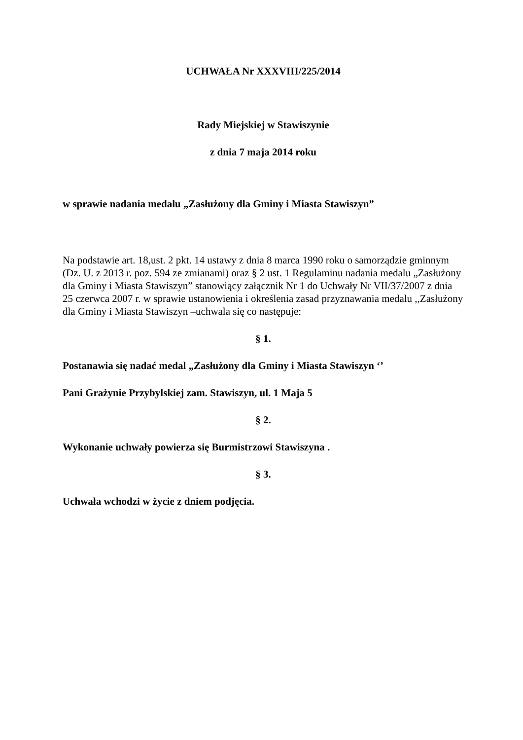UCHWAŁA Nr XXXVIII/225/2014
Rady Miejskiej w Stawiszynie
z dnia 7 maja 2014 roku
w sprawie nadania medalu „Zasłużony dla Gminy i Miasta Stawiszyn”
Na podstawie art. 18,ust. 2 pkt. 14 ustawy z dnia 8 marca 1990 roku o samorządzie gminnym (Dz. U. z 2013 r. poz. 594 ze zmianami) oraz § 2 ust. 1 Regulaminu nadania medalu „Zasłużony dla Gminy i Miasta Stawiszyn” stanowiący załącznik Nr 1 do Uchwały Nr VII/37/2007 z dnia 25 czerwca 2007 r. w sprawie ustanowienia i określenia zasad przyznawania medalu ,,Zasłużony dla Gminy i Miasta Stawiszyn –uchwala się co następuje:
§ 1.
Postanawia się nadać medal „Zasłużony dla Gminy i Miasta Stawiszyn ‘’
Pani Grażynie Przybylskiej zam. Stawiszyn, ul. 1 Maja 5
§ 2.
Wykonanie uchwały powierza się Burmistrzowi Stawiszyna .
§ 3.
Uchwała wchodzi w życie z dniem podjęcia.